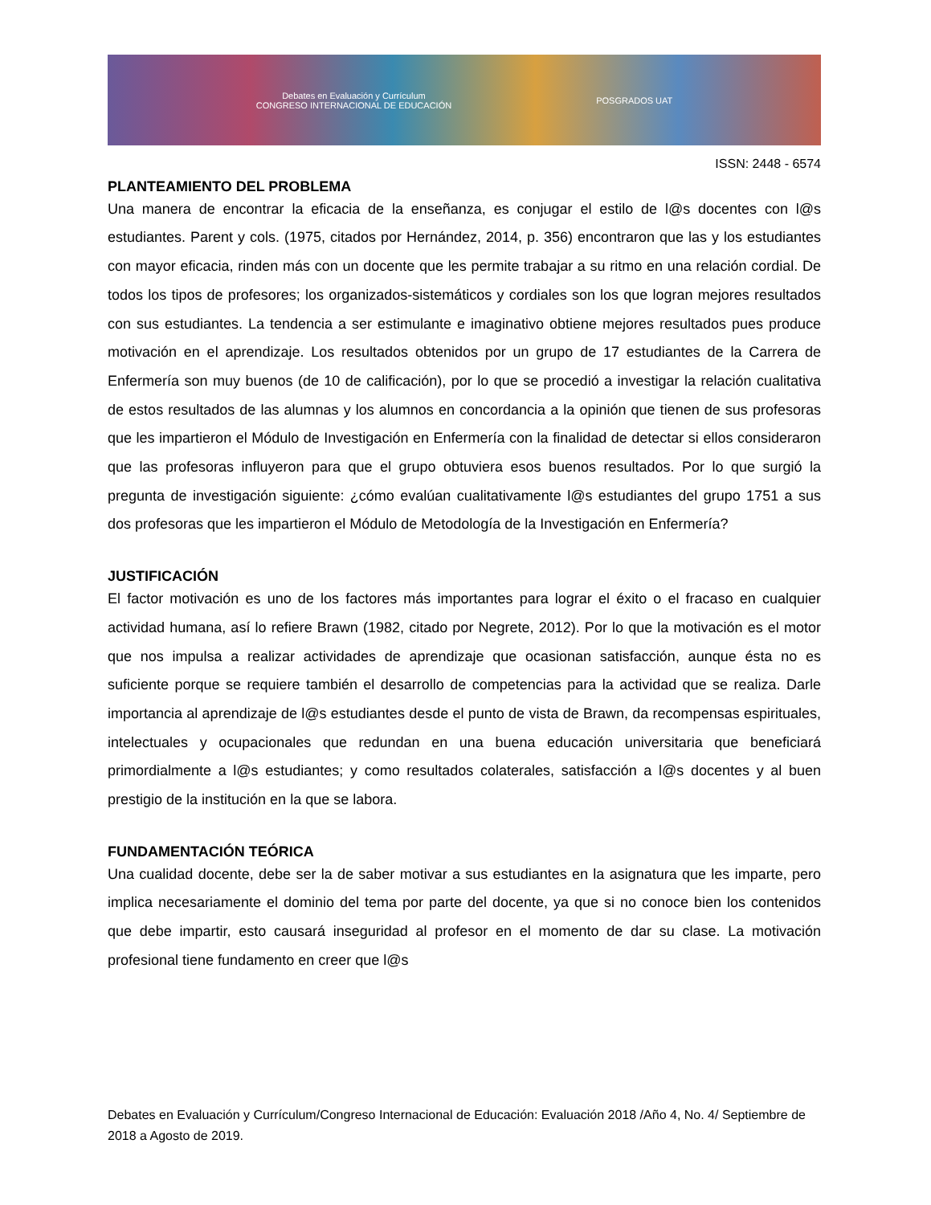Debates en Evaluación y Currículum
CONGRESO INTERNACIONAL DE EDUCACIÓN
POSGRADOS UAT
ISSN: 2448 - 6574
PLANTEAMIENTO DEL PROBLEMA
Una manera de encontrar la eficacia de la enseñanza, es conjugar el estilo de l@s docentes con l@s estudiantes. Parent y cols. (1975, citados por Hernández, 2014, p. 356) encontraron que las y los estudiantes con mayor eficacia, rinden más con un docente que les permite trabajar a su ritmo en una relación cordial. De todos los tipos de profesores; los organizados-sistemáticos y cordiales son los que logran mejores resultados con sus estudiantes. La tendencia a ser estimulante e imaginativo obtiene mejores resultados pues produce motivación en el aprendizaje. Los resultados obtenidos por un grupo de 17 estudiantes de la Carrera de Enfermería son muy buenos (de 10 de calificación), por lo que se procedió a investigar la relación cualitativa de estos resultados de las alumnas y los alumnos en concordancia a la opinión que tienen de sus profesoras que les impartieron el Módulo de Investigación en Enfermería con la finalidad de detectar si ellos consideraron que las profesoras influyeron para que el grupo obtuviera esos buenos resultados. Por lo que surgió la pregunta de investigación siguiente: ¿cómo evalúan cualitativamente l@s estudiantes del grupo 1751 a sus dos profesoras que les impartieron el Módulo de Metodología de la Investigación en Enfermería?
JUSTIFICACIÓN
El factor motivación es uno de los factores más importantes para lograr el éxito o el fracaso en cualquier actividad humana, así lo refiere Brawn (1982, citado por Negrete, 2012). Por lo que la motivación es el motor que nos impulsa a realizar actividades de aprendizaje que ocasionan satisfacción, aunque ésta no es suficiente porque se requiere también el desarrollo de competencias para la actividad que se realiza. Darle importancia al aprendizaje de l@s estudiantes desde el punto de vista de Brawn, da recompensas espirituales, intelectuales y ocupacionales que redundan en una buena educación universitaria que beneficiará primordialmente a l@s estudiantes; y como resultados colaterales, satisfacción a l@s docentes y al buen prestigio de la institución en la que se labora.
FUNDAMENTACIÓN TEÓRICA
Una cualidad docente, debe ser la de saber motivar a sus estudiantes en la asignatura que les imparte, pero implica necesariamente el dominio del tema por parte del docente, ya que si no conoce bien los contenidos que debe impartir, esto causará inseguridad al profesor en el momento de dar su clase. La motivación profesional tiene fundamento en creer que l@s
Debates en Evaluación y Currículum/Congreso Internacional de Educación: Evaluación 2018 /Año 4, No. 4/ Septiembre de 2018 a Agosto de 2019.